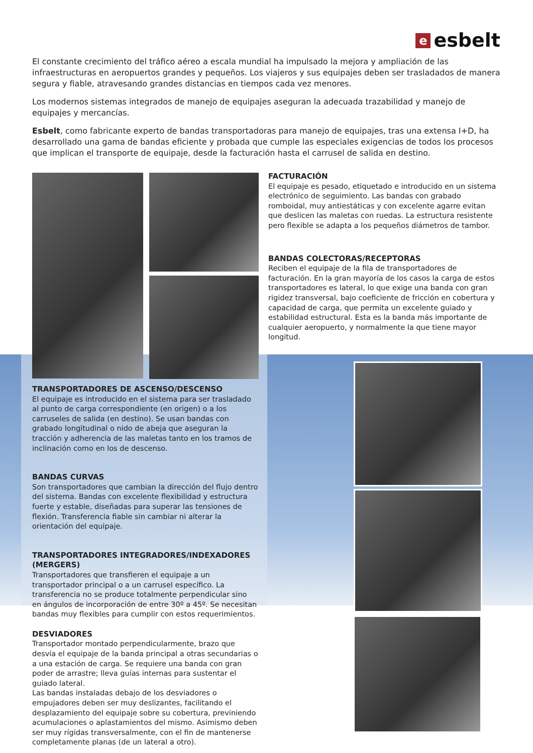eesbelt
El constante crecimiento del tráfico aéreo a escala mundial ha impulsado la mejora y ampliación de las infraestructuras en aeropuertos grandes y pequeños. Los viajeros y sus equipajes deben ser trasladados de manera segura y fiable, atravesando grandes distancias en tiempos cada vez menores.
Los modernos sistemas integrados de manejo de equipajes aseguran la adecuada trazabilidad y manejo de equipajes y mercancías.
Esbelt, como fabricante experto de bandas transportadoras para manejo de equipajes, tras una extensa I+D, ha desarrollado una gama de bandas eficiente y probada que cumple las especiales exigencias de todos los procesos que implican el transporte de equipaje, desde la facturación hasta el carrusel de salida en destino.
FACTURACIÓN
El equipaje es pesado, etiquetado e introducido en un sistema electrónico de seguimiento. Las bandas con grabado romboidal, muy antiestáticas y con excelente agarre evitan que deslicen las maletas con ruedas. La estructura resistente pero flexible se adapta a los pequeños diámetros de tambor.
BANDAS COLECTORAS/RECEPTORAS
Reciben el equipaje de la fila de transportadores de facturación. En la gran mayoría de los casos la carga de estos transportadores es lateral, lo que exige una banda con gran rigidez transversal, bajo coeficiente de fricción en cobertura y capacidad de carga, que permita un excelente guiado y estabilidad estructural. Esta es la banda más importante de cualquier aeropuerto, y normalmente la que tiene mayor longitud.
TRANSPORTADORES DE ASCENSO/DESCENSO
El equipaje es introducido en el sistema para ser trasladado al punto de carga correspondiente (en origen) o a los carruseles de salida (en destino). Se usan bandas con grabado longitudinal o nido de abeja que aseguran la tracción y adherencia de las maletas tanto en los tramos de inclinación como en los de descenso.
BANDAS CURVAS
Son transportadores que cambian la dirección del flujo dentro del sistema. Bandas con excelente flexibilidad y estructura fuerte y estable, diseñadas para superar las tensiones de flexión. Transferencia fiable sin cambiar ni alterar la orientación del equipaje.
TRANSPORTADORES INTEGRADORES/INDEXADORES (MERGERS)
Transportadores que transfieren el equipaje a un transportador principal o a un carrusel específico. La transferencia no se produce totalmente perpendicular sino en ángulos de incorporación de entre 30º a 45º. Se necesitan bandas muy flexibles para cumplir con estos requerimientos.
DESVIADORES
Transportador montado perpendicularmente, brazo que desvía el equipaje de la banda principal a otras secundarias o a una estación de carga. Se requiere una banda con gran poder de arrastre; lleva guías internas para sustentar el guiado lateral.
Las bandas instaladas debajo de los desviadores o empujadores deben ser muy deslizantes, facilitando el desplazamiento del equipaje sobre su cobertura, previniendo acumulaciones o aplastamientos del mismo. Asimismo deben ser muy rígidas transversalmente, con el fin de mantenerse completamente planas (de un lateral a otro).